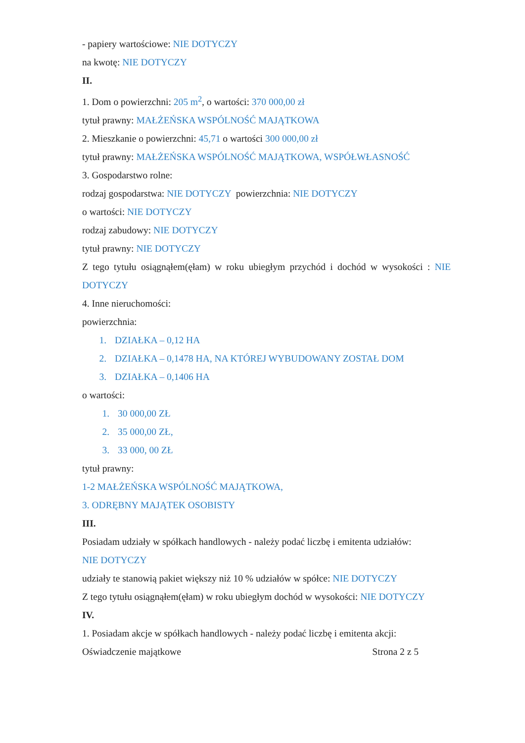- papiery wartościowe: NIE DOTYCZY
na kwotę: NIE DOTYCZY
II.
1. Dom o powierzchni: 205 m<sup>2</sup>, o wartości: 370 000,00 zł
tytuł prawny: MAŁŻEŃSKA WSPÓLNOŚĆ MAJĄTKOWA
2. Mieszkanie o powierzchni: 45,71 o wartości 300 000,00 zł
tytuł prawny: MAŁŻEŃSKA WSPÓLNOŚĆ MAJĄTKOWA, WSPÓŁWŁASNOŚĆ
3. Gospodarstwo rolne:
rodzaj gospodarstwa: NIE DOTYCZY powierzchnia: NIE DOTYCZY
o wartości: NIE DOTYCZY
rodzaj zabudowy: NIE DOTYCZY
tytuł prawny: NIE DOTYCZY
Z tego tytułu osiągnąłem(ęłam) w roku ubiegłym przychód i dochód w wysokości : NIE DOTYCZY
4. Inne nieruchomości:
powierzchnia:
1. DZIAŁKA – 0,12 HA
2. DZIAŁKA – 0,1478 HA, NA KTÓREJ WYBUDOWANY ZOSTAŁ DOM
3. DZIAŁKA – 0,1406 HA
o wartości:
1. 30 000,00 ZŁ
2. 35 000,00 ZŁ,
3. 33 000, 00 ZŁ
tytuł prawny:
1-2 MAŁŻEŃSKA WSPÓLNOŚĆ MAJĄTKOWA,
3. ODRĘBNY MAJĄTEK OSOBISTY
III.
Posiadam udziały w spółkach handlowych - należy podać liczbę i emitenta udziałów:
NIE DOTYCZY
udziały te stanowią pakiet większy niż 10 % udziałów w spółce: NIE DOTYCZY
Z tego tytułu osiągnąłem(ęłam) w roku ubiegłym dochód w wysokości: NIE DOTYCZY
IV.
1. Posiadam akcje w spółkach handlowych - należy podać liczbę i emitenta akcji:
Oświadczenie majątkowe Strona 2 z 5